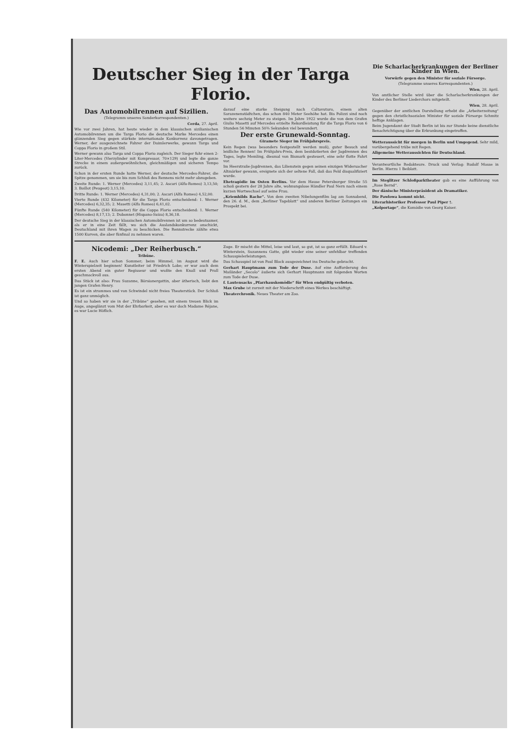Deutscher Sieg in der Targa Florio.
Das Automobilrennen auf Sizilien.
(Telegramm unseres Sonderkorrespondenten.)
Cerda, 27. April.
Wie vor zwei Jahren, hat heute wieder in dem klassischen sizilianischen Automobilrennen um die Targa Florio die deutsche Marke Mercedes einen glänzenden Sieg gegen stärkste internationale Konkurrenz davongetragen. Werner, der ausgezeichnete Fahrer der Daimlerwerke, gewann Targa und Coppa Florio in großem Stil.
Werner gewann also Targa und Coppa Florio zugleich. Der Sieger fuhr einen 2-Liter-Mercedes (Vierzylinder mit Kompressor, 70×129) und legte die ganze Strecke in einem außergewöhnlichen, gleichmäßigen und sicheren Tempo zurück.
Schon in der ersten Runde hatte Werner, der deutsche Mercedes-Fahrer, die Spitze genommen, um sie bis zum Schluß des Rennens nicht mehr abzugeben.
Zweite Runde: 1. Werner (Mercedes) 3,11,45; 2. Ascari (Alfa-Romeo) 3,13,50; 3. Boillot (Peugeot) 3,15,10.
Dritte Runde: 1. Werner (Mercedes) 4,31,00; 2. Ascari (Alfa Romeo) 4,52,00.
Vierte Runde (432 Kilometer) für die Targa Florio entscheidend: 1. Werner (Mercedes) 6,32,35; 2. Masetti (Alfa Romeo) 6,41,02.
Fünfte Runde (540 Kilometer) für die Coppa Florio entscheidend: 1. Werner (Mercedes) 8,17,13; 2. Dubonnet (Hispano-Suiza) 8,36,18.
Der deutsche Sieg in der klassischen Automobilrennen ist um so bedeutsamer, als er in eine Zeit fällt, wo sich die Auslandskonkurrenz anschickt, Deutschland mit ihren Wagen zu beschicken. Die Rennstrecke zählte etwa 1500 Kurven, die aber fünfmal zu nehmen waren.
darauf eine starke Steigung nach Caltavuturo, einem alten Sarazenenstädtchen, das schon 840 Meter Seehöhe hat. Bis Polizzi sind noch weitere sechzig Meter zu steigen. Im Jahre 1922 wurde die von dem Grafen Giulio Masetti auf Mercedes erzielte Rekordleistung für die Targa Florio von 6 Stunden 56 Minuten 50⅗ Sekunden viel bewundert.
Der erste Grunewald-Sonntag.
Giramete Sieger im Frühjahrspreis.
Kein Regen (was besonders festgestellt werden muß), guter Besuch und leidliche Rennen! Im Frühjahrs-Preis, dem bestdotierten der Jagdrennen des Tages, legte Memling, diesmal von Bismark gesteuert, eine sehr flotte Fahrt vor.
Im Heerstraße-Jagdrennen, das Lilienstein gegen seinen einzigen Widersacher Altmärker gewann, ereignete sich der seltene Fall, daß das Feld disqualifiziert wurde.
Ehetragödie im Osten Berlins. Vor dem Hause Petersburger Straße 55 schoß gestern der 28 Jahre alte, wohnungslose Händler Paul Nern nach einem kurzen Wortwechsel auf seine Frau.
„Kriemhilds Rache“. Von dem zweiten Nibelungenfilm lag am Sonnabend, den 26. d. M., dem „Berliner Tageblatt“ und anderen Berliner Zeitungen ein Prospekt bei.
Nicodemi: „Der Reiherbusch.“
Tribüne.
F. E. Auch hier schon Sommer; beim Himmel, im August wird die Winterspielzeit beginnen! Kunstleiter ist Friedrich Lobe; er war auch dem ersten Abend ein guter Regisseur und wußte den Knall und Prall geschmackvoll aus.
Das Stück ist also: Frau Suzanne, Börsianergattin, aber ätherisch, liebt den jungen Grafen Henry.
Es ist ein strammes und von Schwindel nicht freies Theaterstück. Der Schluß ist ganz unmöglich.
Und so haben wir sie in der „Tribüne“ gesehen, mit einem treuen Blick im Auge, angeglänzt vom Mut der Ehrbarkeit, aber es war doch Madame Réjane, es war Lucie Höflich.
Zuge. Er mischt die Mittel, leise und laut, so gut, ist so ganz erfüllt. Eduard v. Winterstein, Suzannens Gatte, gibt wieder eine seiner unfehlbar treffenden Schauspielerleistungen.
Das Schauspiel ist von Paul Block ausgezeichnet ins Deutsche gebracht.
Gerhart Hauptmann zum Tode der Duse. Auf eine Aufforderung des Mailänder „Secolo“ äußerte sich Gerhart Hauptmann mit folgenden Worten zum Tode der Duse.
f. Lautensacks „Pfarrhauskomödie“ für Wien endgültig verboten.
Max Grube ist zurzeit mit der Niederschrift eines Werkes beschäftigt.
Theaterchronik. Neues Theater am Zoo.
Die Scharlacherkrankungen der Berliner Kinder in Wien.
Vorwürfe gegen den Minister für soziale Fürsorge.
(Telegramme unseres Korrespondenten.)
Wien, 28. April.
Von amtlicher Stelle wird über die Scharlacherkrankungen der Kinder des Berliner Liederchors mitgeteilt.
Wien, 28. April.
Gegenüber der amtlichen Darstellung erhebt die „Arbeiterzeitung“ gegen den christlichsozialen Minister für soziale Fürsorge Schmitz heftige Anklagen.
Beim Jugendamt der Stadt Berlin ist bis zur Stunde keine dienstliche Benachrichtigung über die Erkrankung eingetroffen.
Wetteraussicht für morgen in Berlin und Umgegend. Sehr mild, vorübergehend trübe mit Regen.
Allgemeine Wetteraussichten für Deutschland.
Verantwortliche Redakteure. Druck und Verlag: Rudolf Mosse in Berlin. Hierzu 1 Beiblatt.
Im Steglitzer Schloßparktheater gab es eine Aufführung von „Rose Bernd“.
Der dänische Ministerpräsident als Dramatiker.
Die Pawlowa kommt nicht.
Literarhistoriker Professor Paul Piper †.
„Kolportage“, die Komödie von Georg Kaiser.